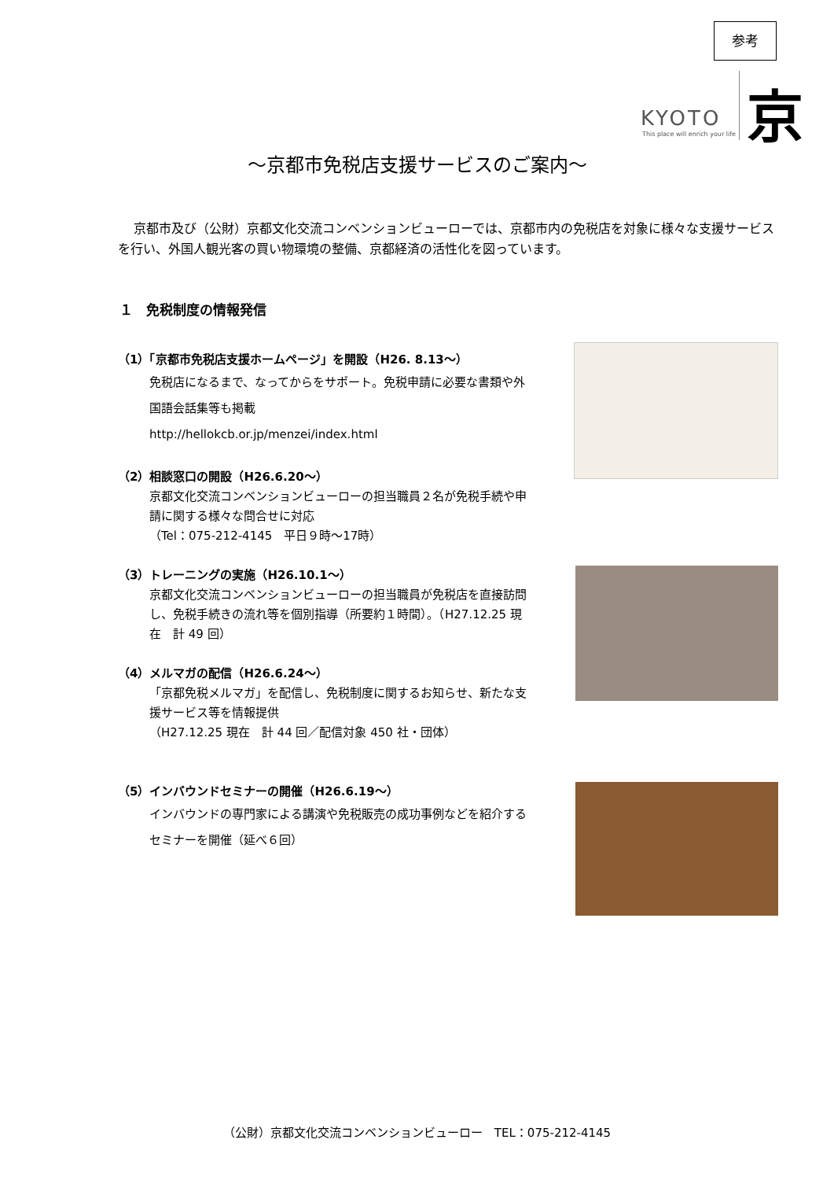参考
KYOTO
This place will enrich your life
京
～京都市免税店支援サービスのご案内～
京都市及び（公財）京都文化交流コンベンションビューローでは、京都市内の免税店を対象に様々な支援サービスを行い、外国人観光客の買い物環境の整備、京都経済の活性化を図っています。
１　免税制度の情報発信
（1）「京都市免税店支援ホームページ」を開設（H26. 8.13～）
免税店になるまで、なってからをサポート。免税申請に必要な書類や外国語会話集等も掲載
http://hellokcb.or.jp/menzei/index.html
（2）相談窓口の開設（H26.6.20～）
京都文化交流コンベンションビューローの担当職員２名が免税手続や申請に関する様々な問合せに対応
（Tel：075-212-4145　平日９時～17時）
（3）トレーニングの実施（H26.10.1～）
京都文化交流コンベンションビューローの担当職員が免税店を直接訪問し、免税手続きの流れ等を個別指導（所要約１時間）。（H27.12.25 現在　計 49 回）
（4）メルマガの配信（H26.6.24～）
「京都免税メルマガ」を配信し、免税制度に関するお知らせ、新たな支援サービス等を情報提供
（H27.12.25 現在　計 44 回／配信対象 450 社・団体）
（5）インバウンドセミナーの開催（H26.6.19～）
インバウンドの専門家による講演や免税販売の成功事例などを紹介するセミナーを開催（延べ６回）
（公財）京都文化交流コンベンションビューロー　TEL：075-212-4145